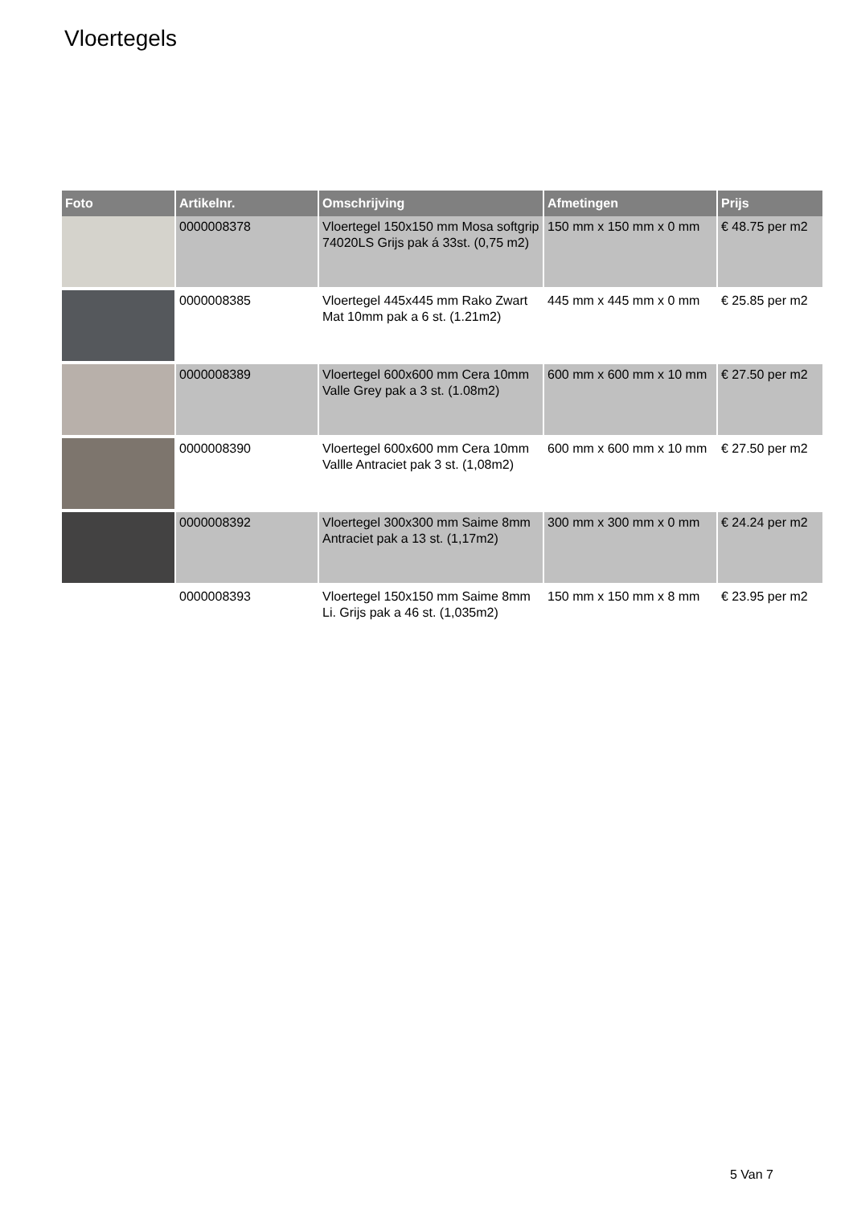Vloertegels
| Foto | Artikelnr. | Omschrijving | Afmetingen | Prijs |
| --- | --- | --- | --- | --- |
| | 0000008378 | Vloertegel 150x150 mm Mosa softgrip 74020LS Grijs pak á 33st. (0,75 m2) | 150 mm x 150 mm x 0 mm | € 48.75 per m2 |
| | 0000008385 | Vloertegel 445x445 mm Rako Zwart Mat 10mm pak a 6 st. (1.21m2) | 445 mm x 445 mm x 0 mm | € 25.85 per m2 |
| | 0000008389 | Vloertegel 600x600 mm Cera 10mm Valle Grey pak a 3 st. (1.08m2) | 600 mm x 600 mm x 10 mm | € 27.50 per m2 |
| | 0000008390 | Vloertegel 600x600 mm Cera 10mm Vallle Antraciet pak 3 st. (1,08m2) | 600 mm x 600 mm x 10 mm | € 27.50 per m2 |
| | 0000008392 | Vloertegel 300x300 mm Saime 8mm Antraciet pak a 13 st. (1,17m2) | 300 mm x 300 mm x 0 mm | € 24.24 per m2 |
| | 0000008393 | Vloertegel 150x150 mm Saime 8mm Li. Grijs pak a 46 st. (1,035m2) | 150 mm x 150 mm x 8 mm | € 23.95 per m2 |
5 Van 7